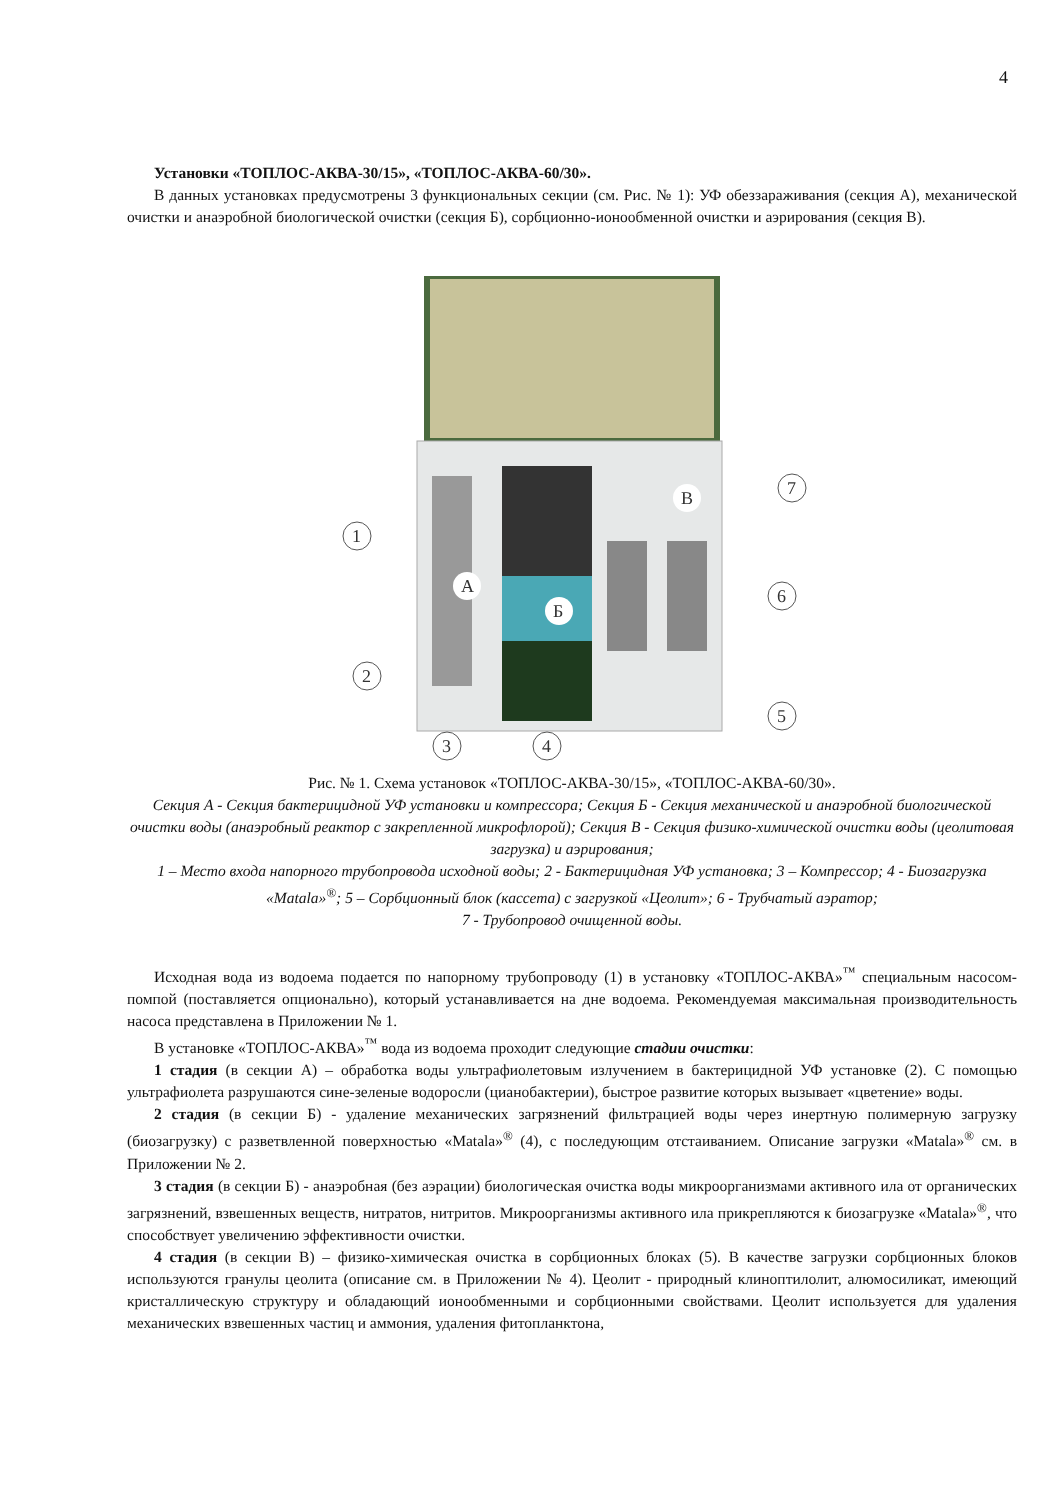4
Установки «ТОПЛОС-АКВА-30/15», «ТОПЛОС-АКВА-60/30».
В данных установках предусмотрены 3 функциональных секции (см. Рис. № 1): УФ обеззараживания (секция А), механической очистки и анаэробной биологической очистки (секция Б), сорбционно-ионообменной очистки и аэрирования (секция В).
1
2
3
4
5
6
7
А
Б
В
Рис. № 1. Схема установок «ТОПЛОС-АКВА-30/15», «ТОПЛОС-АКВА-60/30».
Секция А - Секция бактерицидной УФ установки и компрессора; Секция Б - Секция механической и анаэробной биологической очистки воды (анаэробный реактор с закрепленной микрофлорой); Секция В - Секция физико-химической очистки воды (цеолитовая загрузка) и аэрирования;
1 – Место входа напорного трубопровода исходной воды; 2 - Бактерицидная УФ установка; 3 – Компрессор; 4 - Биозагрузка «Matala»<sup>®</sup>; 5 – Сорбционный блок (кассета) с загрузкой «Цеолит»; 6 - Трубчатый аэратор;
7 - Трубопровод очищенной воды.
Исходная вода из водоема подается по напорному трубопроводу (1) в установку «ТОПЛОС-АКВА»<sup>™</sup> специальным насосом-помпой (поставляется опционально), который устанавливается на дне водоема. Рекомендуемая максимальная производительность насоса представлена в Приложении № 1.
В установке «ТОПЛОС-АКВА»<sup>™</sup> вода из водоема проходит следующие стадии очистки:
1 стадия (в секции А) – обработка воды ультрафиолетовым излучением в бактерицидной УФ установке (2). С помощью ультрафиолета разрушаются сине-зеленые водоросли (цианобактерии), быстрое развитие которых вызывает «цветение» воды.
2 стадия (в секции Б) - удаление механических загрязнений фильтрацией воды через инертную полимерную загрузку (биозагрузку) с разветвленной поверхностью «Matala»<sup>®</sup> (4), с последующим отстаиванием. Описание загрузки «Matala»<sup>®</sup> см. в Приложении № 2.
3 стадия (в секции Б) - анаэробная (без аэрации) биологическая очистка воды микроорганизмами активного ила от органических загрязнений, взвешенных веществ, нитратов, нитритов. Микроорганизмы активного ила прикрепляются к биозагрузке «Matala»<sup>®</sup>, что способствует увеличению эффективности очистки.
4 стадия (в секции В) – физико-химическая очистка в сорбционных блоках (5). В качестве загрузки сорбционных блоков используются гранулы цеолита (описание см. в Приложении № 4). Цеолит - природный клиноптилолит, алюмосиликат, имеющий кристаллическую структуру и обладающий ионообменными и сорбционными свойствами. Цеолит используется для удаления механических взвешенных частиц и аммония, удаления фитопланктона,